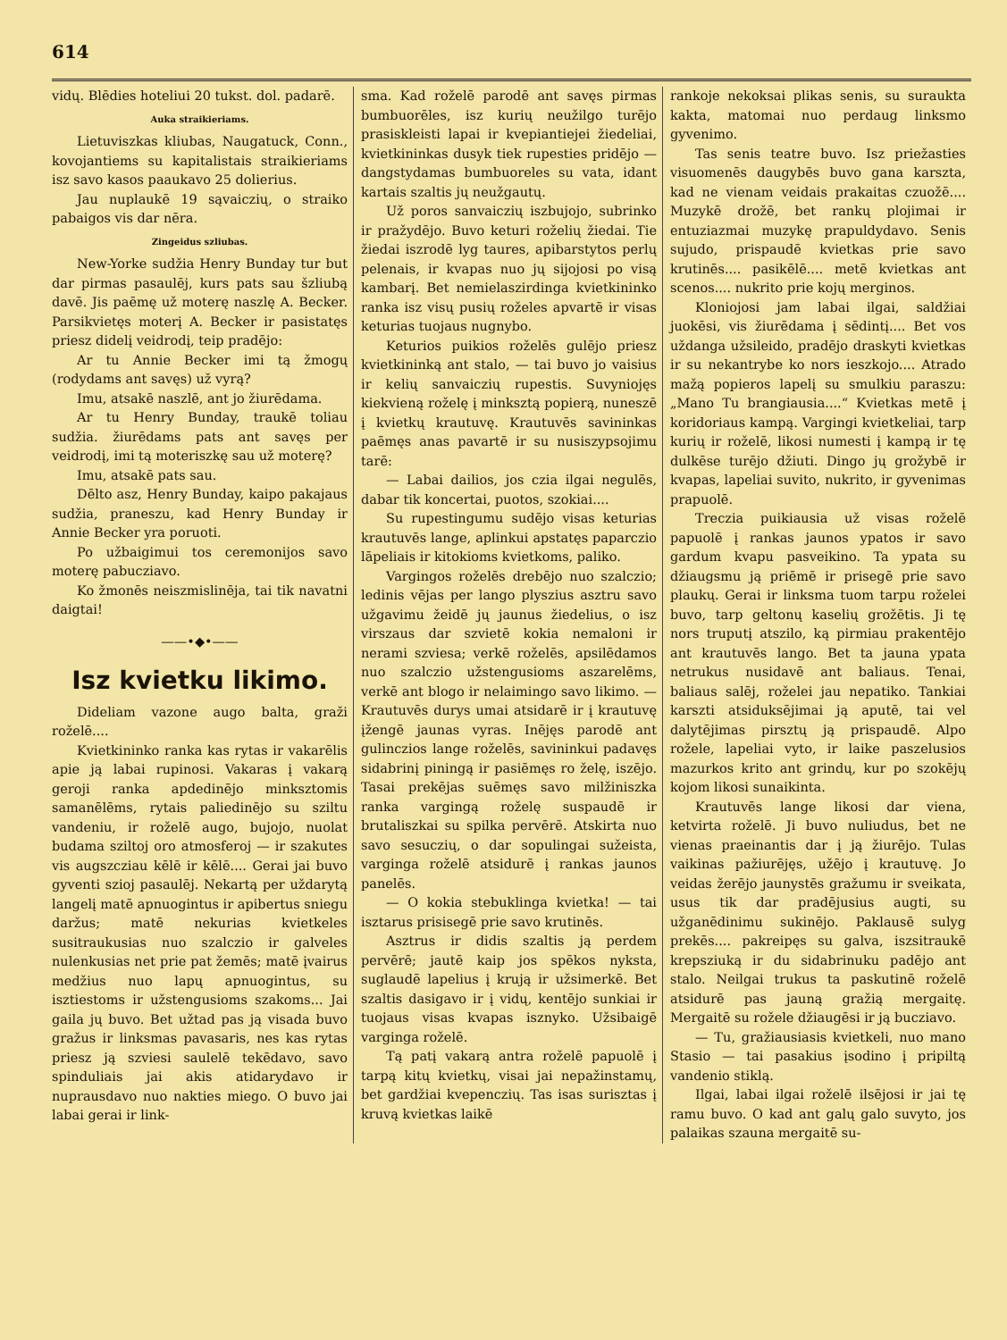614
vidų. Blēdies hoteliui 20 tukst. dol. padarē.
Auka straikieriams.
Lietuviszkas kliubas, Naugatuck, Conn., kovojantiems su kapitalistais straikieriams isz savo kasos paaukavo 25 dolierius.
Jau nuplaukē 19 sąvaiczių, o straiko pabaigos vis dar nēra.
Zingeidus szliubas.
New-Yorke sudžia Henry Bunday tur but dar pirmas pasaulēj, kurs pats sau šzliubą davē. Jis paēmę už moterę naszlę A. Becker. Parsikvietęs moterį A. Becker ir pasistatęs priesz didelį veidrodį, teip pradējo:
Ar tu Annie Becker imi tą žmogų (rodydams ant savęs) už vyrą?
Imu, atsakē naszlē, ant jo žiurēdama.
Ar tu Henry Bunday, traukē toliau sudžia. žiurēdams pats ant savęs per veidrodį, imi tą moteriszkę sau už moterę?
Imu, atsakē pats sau.
Dēlto asz, Henry Bunday, kaipo pakajaus sudžia, praneszu, kad Henry Bunday ir Annie Becker yra poruoti.
Po užbaigimui tos ceremonijos savo moterę pabucziavo.
Ko žmonēs neiszmislinēja, tai tik navatni daigtai!
——•◆•——
Isz kvietku likimo.
Dideliam vazone augo balta, graži roželē....
Kvietkininko ranka kas rytas ir vakarēlis apie ją labai rupinosi. Vakaras į vakarą geroji ranka apdedinējo minkszto­mis samanēlēms, rytais paliedinējo su sziltu vandeniu, ir roželē augo, bujojo, nuolat budama sziltoj oro atmosferoj — ir szakutes vis augszcziau kēlē ir kēlē.... Gerai jai buvo gyventi szioj pasaulēj. Nekartą per uždarytą langelį matē apnuogintus ir apibertus sniegu daržus; matē nekurias kvietkeles susitraukusias nuo szalczio ir galveles nulenkusias net prie pat žemēs; matē įvairus medžius nuo lapų apnuogintus, su isztiestoms ir užstengusioms szakoms... Jai gaila jų buvo. Bet užtad pas ją visada buvo gražus ir linksmas pavasaris, nes kas rytas priesz ją szviesi saulelē tekēdavo, savo spinduliais jai akis atidarydavo ir nuprausdavo nuo nakties miego. O buvo jai labai gerai ir link-
sma. Kad roželē parodē ant savęs pirmas bumbuorēles, isz kurių neužilgo turējo prasiskleisti lapai ir kvepiantiejei žiedeliai, kvietkininkas dusyk tiek rupesties pridējo — dangstydamas bumbuoreles su vata, idant kartais szaltis jų neužgautų.
Už poros sanvaiczių iszbujojo, subrinko ir pražydējo. Buvo keturi roželių žiedai. Tie žiedai iszrodē lyg taures, apibarstytos perlų pelenais, ir kvapas nuo jų sijojosi po visą kambarį. Bet nemielaszirdinga kvietkininko ranka isz visų pusių roželes apvartē ir visas keturias tuojaus nugnybo.
Keturios puikios roželēs gulējo priesz kvietkininką ant stalo, — tai buvo jo vaisius ir kelių sanvaiczių rupestis. Suvyniojęs kiekvieną roželę į minksztą popierą, nuneszē į kvietkų krautuvę. Krautuvēs savininkas paēmęs anas pavartē ir su nusiszypsojimu tarē:
— Labai dailios, jos czia ilgai negulēs, dabar tik koncertai, puotos, szokiai....
Su rupestingumu sudējo visas keturias krautuvēs lange, aplinkui apstatęs paparczio lāpeliais ir kitokioms kvietkoms, paliko.
Vargingos roželēs drebējo nuo szalczio; ledinis vējas per lango plyszius asztru savo užgavimu žeidē jų jaunus žiedelius, o isz virszaus dar szvietē kokia nemaloni ir nerami szviesa; verkē roželēs, apsilēdamos nuo szalczio užstengusioms aszarelēms, verkē ant blogo ir nelaimingo savo likimo. — Krautuvēs durys umai atsidarē ir į krautuvę įžengē jaunas vyras. Inējęs parodē ant gulinczios lange roželēs, savininkui padavęs sidabrinį piningą ir pasiēmęs ro želę, iszējo. Tasai prekējas suēmęs savo milžiniszka ranka vargingą roželę suspaudē ir brutaliszkai su spilka pervērē. Atskirta nuo savo sesuczių, o dar sopulingai sužeista, varginga roželē atsidurē į rankas jaunos panelēs.
— O kokia stebuklinga kvietka! — tai isztarus prisisegē prie savo krutinēs.
Asztrus ir didis szaltis ją perdem pervērē; jautē kaip jos spēkos nyksta, suglaudē lapelius į krują ir užsimerkē. Bet szaltis dasigavo ir į vidų, kentējo sunkiai ir tuojaus visas kvapas isznyko. Užsibaigē varginga roželē.
Tą patį vakarą antra roželē papuolē į tarpą kitų kvietkų, visai jai nepažinstamų, bet gardžiai kvepenczių. Tas isas surisztas į kruvą kvietkas laikē
rankoje nekoksai plikas senis, su suraukta kakta, matomai nuo perdaug linksmo gyvenimo.
Tas senis teatre buvo. Isz priežasties visuomenēs daugybēs buvo gana karszta, kad ne vienam veidais prakaitas czuožē.... Muzykē drožē, bet rankų plojimai ir entuziazmai muzykę prapuldydavo. Senis sujudo, prispaudē kvietkas prie savo krutinēs.... pasikēlē.... metē kvietkas ant scenos.... nukrito prie kojų merginos.
Kloniojosi jam labai ilgai, saldžiai juokēsi, vis žiurēdama į sēdintį.... Bet vos uždanga užsileido, pradējo draskyti kvietkas ir su nekantrybe ko nors ieszkojo.... Atrado mažą popieros lapelį su smulkiu paraszu: „Mano Tu brangiausia....“ Kvietkas metē į koridoriaus kampą. Vargingi kvietkeliai, tarp kurių ir roželē, likosi numesti į kampą ir tę dulkēse turējo džiuti. Dingo jų grožybē ir kvapas, lapeliai suvito, nukrito, ir gyvenimas prapuolē.
Treczia puikiausia už visas roželē papuolē į rankas jaunos ypatos ir savo gardum kvapu pasveikino. Ta ypata su džiaugsmu ją priēmē ir prisegē prie savo plaukų. Gerai ir linksma tuom tarpu roželei buvo, tarp geltonų kaselių grožētis. Ji tę nors truputį atszilo, ką pirmiau prakentējo ant krautuvēs lango. Bet ta jauna ypata netrukus nusidavē ant baliaus. Tenai, baliaus salēj, roželei jau nepatiko. Tankiai karszti atsiduksējimai ją aputē, tai vel dalytējimas pirsztų ją prispaudē. Alpo rožele, lapeliai vyto, ir laike paszelusios mazurkos krito ant grindų, kur po szokējų kojom likosi sunaikinta.
Krautuvēs lange likosi dar viena, ketvirta roželē. Ji buvo nuliudus, bet ne vienas praeinantis dar į ją žiurējo. Tulas vaikinas pažiurējęs, užējo į krautuvę. Jo veidas žerējo jaunystēs gražumu ir sveikata, usus tik dar pradējusius augti, su užganēdinimu sukinējo. Paklausē sulyg prekēs.... pakreipęs su galva, iszsitraukē krepsziuką ir du sidabrinuku padējo ant stalo. Neilgai trukus ta paskutinē roželē atsidurē pas jauną gražią mergaitę. Mergaitē su rožele džiaugēsi ir ją bucziavo.
— Tu, gražiausiasis kvietkeli, nuo mano Stasio — tai pasakius įsodino į pripiltą vandenio stiklą.
Ilgai, labai ilgai roželē ilsējosi ir jai tę ramu buvo. O kad ant galų galo suvyto, jos palaikas szauna mergaitē su-